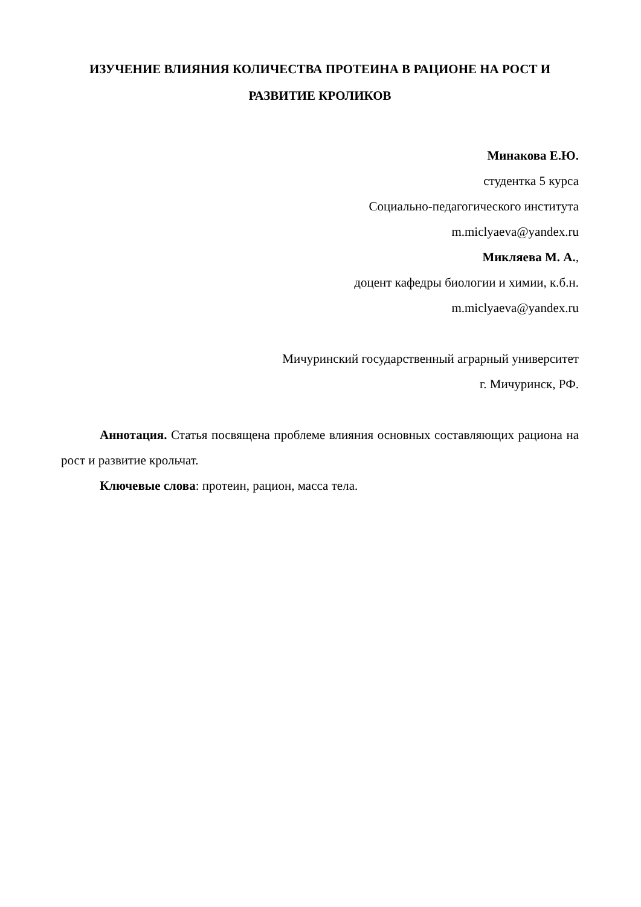ИЗУЧЕНИЕ ВЛИЯНИЯ КОЛИЧЕСТВА ПРОТЕИНА В РАЦИОНЕ НА РОСТ И РАЗВИТИЕ КРОЛИКОВ
Минакова Е.Ю.
студентка 5 курса
Социально-педагогического института
m.miclyaeva@yandex.ru
Микляева М. А.,
доцент кафедры биологии и химии, к.б.н.
m.miclyaeva@yandex.ru
Мичуринский государственный аграрный университет
г. Мичуринск, РФ.
Аннотация. Статья посвящена проблеме влияния основных составляющих рациона на рост и развитие крольчат.
Ключевые слова: протеин, рацион, масса тела.